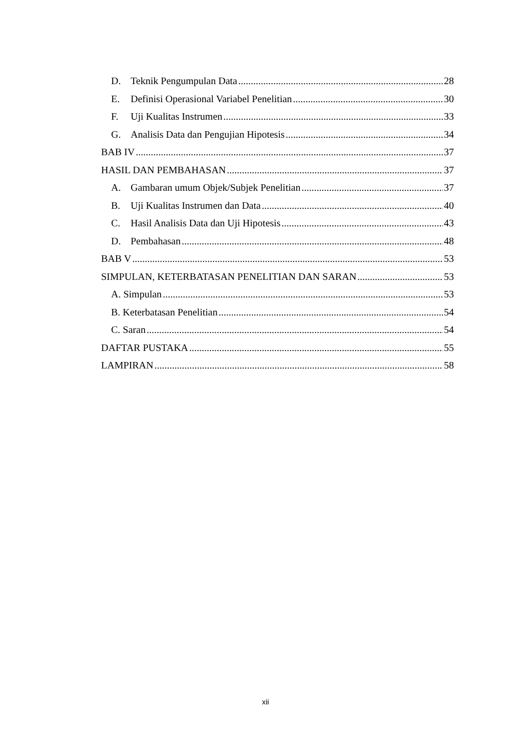D. Teknik Pengumpulan Data 28
E. Definisi Operasional Variabel Penelitian 30
F. Uji Kualitas Instrumen 33
G. Analisis Data dan Pengujian Hipotesis 34
BAB IV 37
HASIL DAN PEMBAHASAN 37
A. Gambaran umum Objek/Subjek Penelitian 37
B. Uji Kualitas Instrumen dan Data 40
C. Hasil Analisis Data dan Uji Hipotesis 43
D. Pembahasan 48
BAB V 53
SIMPULAN, KETERBATASAN PENELITIAN DAN SARAN 53
A. Simpulan 53
B. Keterbatasan Penelitian 54
C. Saran 54
DAFTAR PUSTAKA 55
LAMPIRAN 58
xii